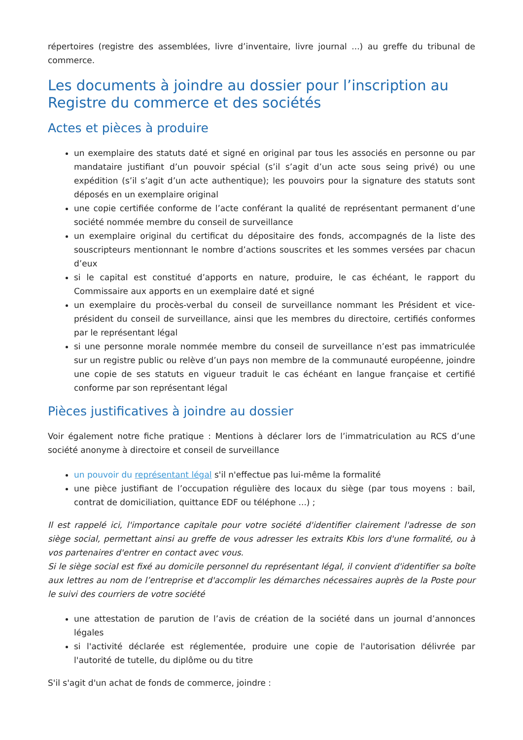répertoires (registre des assemblées, livre d’inventaire, livre journal ...) au greffe du tribunal de commerce.
Les documents à joindre au dossier pour l’inscription au Registre du commerce et des sociétés
Actes et pièces à produire
un exemplaire des statuts daté et signé en original par tous les associés en personne ou par mandataire justifiant d’un pouvoir spécial (s’il s’agit d’un acte sous seing privé) ou une expédition (s’il s’agit d’un acte authentique); les pouvoirs pour la signature des statuts sont déposés en un exemplaire original
une copie certifiée conforme de l’acte conférant la qualité de représentant permanent d’une société nommée membre du conseil de surveillance
un exemplaire original du certificat du dépositaire des fonds, accompagnés de la liste des souscripteurs mentionnant le nombre d’actions souscrites et les sommes versées par chacun d’eux
si le capital est constitué d’apports en nature, produire, le cas échéant, le rapport du Commissaire aux apports en un exemplaire daté et signé
un exemplaire du procès-verbal du conseil de surveillance nommant les Président et vice-président du conseil de surveillance, ainsi que les membres du directoire, certifiés conformes par le représentant légal
si une personne morale nommée membre du conseil de surveillance n’est pas immatriculée sur un registre public ou relève d’un pays non membre de la communauté européenne, joindre une copie de ses statuts en vigueur traduit le cas échéant en langue française et certifié conforme par son représentant légal
Pièces justificatives à joindre au dossier
Voir également notre fiche pratique : Mentions à déclarer lors de l’immatriculation au RCS d’une société anonyme à directoire et conseil de surveillance
un pouvoir du représentant légal s'il n'effectue pas lui-même la formalité
une pièce justifiant de l’occupation régulière des locaux du siège (par tous moyens : bail, contrat de domiciliation, quittance EDF ou téléphone ...) ;
Il est rappelé ici, l'importance capitale pour votre société d'identifier clairement l'adresse de son siège social, permettant ainsi au greffe de vous adresser les extraits Kbis lors d'une formalité, ou à vos partenaires d'entrer en contact avec vous.
Si le siège social est fixé au domicile personnel du représentant légal, il convient d'identifier sa boîte aux lettres au nom de l’entreprise et d'accomplir les démarches nécessaires auprès de la Poste pour le suivi des courriers de votre société
une attestation de parution de l’avis de création de la société dans un journal d’annonces légales
si l'activité déclarée est réglementée, produire une copie de l'autorisation délivrée par l'autorité de tutelle, du diplôme ou du titre
S'il s'agit d'un achat de fonds de commerce, joindre :